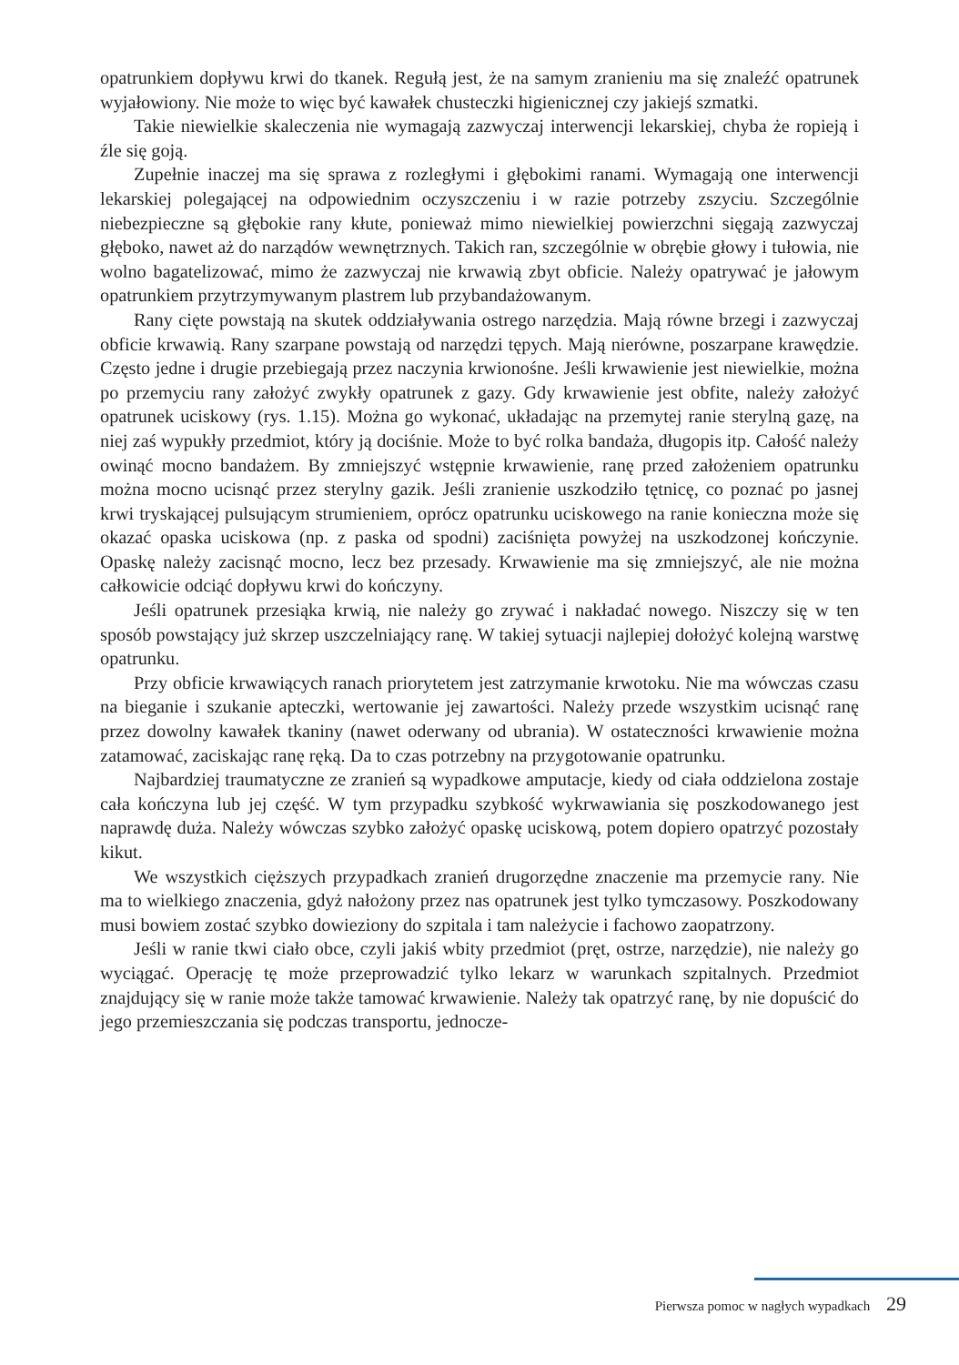opatrunkiem dopływu krwi do tkanek. Regułą jest, że na samym zranieniu ma się znaleźć opatrunek wyjałowiony. Nie może to więc być kawałek chusteczki higienicznej czy jakiejś szmatki.
Takie niewielkie skaleczenia nie wymagają zazwyczaj interwencji lekarskiej, chyba że ropieją i źle się goją.
Zupełnie inaczej ma się sprawa z rozległymi i głębokimi ranami. Wymagają one interwencji lekarskiej polegającej na odpowiednim oczyszczeniu i w razie potrzeby zszyciu. Szczególnie niebezpieczne są głębokie rany kłute, ponieważ mimo niewielkiej powierzchni sięgają zazwyczaj głęboko, nawet aż do narządów wewnętrznych. Takich ran, szczególnie w obrębie głowy i tułowia, nie wolno bagatelizować, mimo że zazwyczaj nie krwawią zbyt obficie. Należy opatrywać je jałowym opatrunkiem przytrzymywanym plastrem lub przybandażowanym.
Rany cięte powstają na skutek oddziaływania ostrego narzędzia. Mają równe brzegi i zazwyczaj obficie krwawią. Rany szarpane powstają od narzędzi tępych. Mają nierówne, poszarpane krawędzie. Często jedne i drugie przebiegają przez naczynia krwionośne. Jeśli krwawienie jest niewielkie, można po przemyciu rany założyć zwykły opatrunek z gazy. Gdy krwawienie jest obfite, należy założyć opatrunek uciskowy (rys. 1.15). Można go wykonać, układając na przemytej ranie sterylną gazę, na niej zaś wypukły przedmiot, który ją dociśnie. Może to być rolka bandaża, długopis itp. Całość należy owinąć mocno bandażem. By zmniejszyć wstępnie krwawienie, ranę przed założeniem opatrunku można mocno ucisnąć przez sterylny gazik. Jeśli zranienie uszkodziło tętnicę, co poznać po jasnej krwi tryskającej pulsującym strumieniem, oprócz opatrunku uciskowego na ranie konieczna może się okazać opaska uciskowa (np. z paska od spodni) zaciśnięta powyżej na uszkodzonej kończynie. Opaskę należy zacisnąć mocno, lecz bez przesady. Krwawienie ma się zmniejszyć, ale nie można całkowicie odciąć dopływu krwi do kończyny.
Jeśli opatrunek przesiąka krwią, nie należy go zrywać i nakładać nowego. Niszczy się w ten sposób powstający już skrzep uszczelniający ranę. W takiej sytuacji najlepiej dołożyć kolejną warstwę opatrunku.
Przy obficie krwawiących ranach priorytetem jest zatrzymanie krwotoku. Nie ma wówczas czasu na bieganie i szukanie apteczki, wertowanie jej zawartości. Należy przede wszystkim ucisnąć ranę przez dowolny kawałek tkaniny (nawet oderwany od ubrania). W ostateczności krwawienie można zatamować, zaciskając ranę ręką. Da to czas potrzebny na przygotowanie opatrunku.
Najbardziej traumatyczne ze zranień są wypadkowe amputacje, kiedy od ciała oddzielona zostaje cała kończyna lub jej część. W tym przypadku szybkość wykrwawiania się poszkodowanego jest naprawdę duża. Należy wówczas szybko założyć opaskę uciskową, potem dopiero opatrzyć pozostały kikut.
We wszystkich cięższych przypadkach zranień drugorzędne znaczenie ma przemycie rany. Nie ma to wielkiego znaczenia, gdyż nałożony przez nas opatrunek jest tylko tymczasowy. Poszkodowany musi bowiem zostać szybko dowieziony do szpitala i tam należycie i fachowo zaopatrzony.
Jeśli w ranie tkwi ciało obce, czyli jakiś wbity przedmiot (pręt, ostrze, narzędzie), nie należy go wyciągać. Operację tę może przeprowadzić tylko lekarz w warunkach szpitalnych. Przedmiot znajdujący się w ranie może także tamować krwawienie. Należy tak opatrzyć ranę, by nie dopuścić do jego przemieszczania się podczas transportu, jednocze-
Pierwsza pomoc w nagłych wypadkach 29